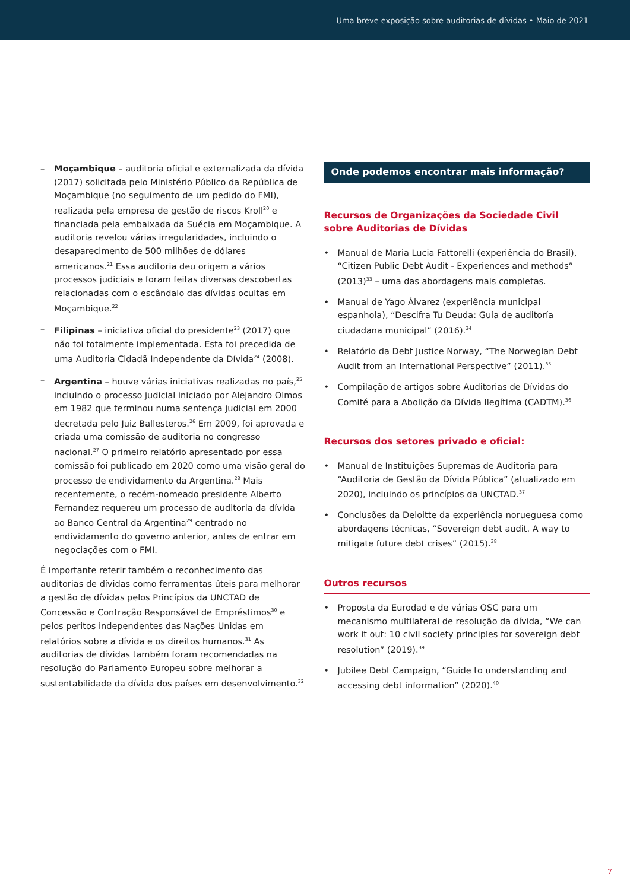Uma breve exposição sobre auditorias de dívidas • Maio de 2021
– Moçambique – auditoria oficial e externalizada da dívida (2017) solicitada pelo Ministério Público da República de Moçambique (no seguimento de um pedido do FMI), realizada pela empresa de gestão de riscos Kroll<sup>20</sup> e financiada pela embaixada da Suécia em Moçambique. A auditoria revelou várias irregularidades, incluindo o desaparecimento de 500 milhões de dólares americanos.<sup>21</sup> Essa auditoria deu origem a vários processos judiciais e foram feitas diversas descobertas relacionadas com o escândalo das dívidas ocultas em Moçambique.<sup>22</sup>
– Filipinas – iniciativa oficial do presidente<sup>23</sup> (2017) que não foi totalmente implementada. Esta foi precedida de uma Auditoria Cidadã Independente da Dívida<sup>24</sup> (2008).
– Argentina – houve várias iniciativas realizadas no país,<sup>25</sup> incluindo o processo judicial iniciado por Alejandro Olmos em 1982 que terminou numa sentença judicial em 2000 decretada pelo Juiz Ballesteros.<sup>26</sup> Em 2009, foi aprovada e criada uma comissão de auditoria no congresso nacional.<sup>27</sup> O primeiro relatório apresentado por essa comissão foi publicado em 2020 como uma visão geral do processo de endividamento da Argentina.<sup>28</sup> Mais recentemente, o recém-nomeado presidente Alberto Fernandez requereu um processo de auditoria da dívida ao Banco Central da Argentina<sup>29</sup> centrado no endividamento do governo anterior, antes de entrar em negociações com o FMI.
É importante referir também o reconhecimento das auditorias de dívidas como ferramentas úteis para melhorar a gestão de dívidas pelos Princípios da UNCTAD de Concessão e Contração Responsável de Empréstimos<sup>30</sup> e pelos peritos independentes das Nações Unidas em relatórios sobre a dívida e os direitos humanos.<sup>31</sup> As auditorias de dívidas também foram recomendadas na resolução do Parlamento Europeu sobre melhorar a sustentabilidade da dívida dos países em desenvolvimento.<sup>32</sup>
Onde podemos encontrar mais informação?
Recursos de Organizações da Sociedade Civil sobre Auditorias de Dívidas
• Manual de Maria Lucia Fattorelli (experiência do Brasil), “Citizen Public Debt Audit - Experiences and methods” (2013)<sup>33</sup> – uma das abordagens mais completas.
• Manual de Yago Álvarez (experiência municipal espanhola), “Descifra Tu Deuda: Guía de auditoría ciudadana municipal” (2016).<sup>34</sup>
• Relatório da Debt Justice Norway, “The Norwegian Debt Audit from an International Perspective” (2011).<sup>35</sup>
• Compilação de artigos sobre Auditorias de Dívidas do Comité para a Abolição da Dívida Ilegítima (CADTM).<sup>36</sup>
Recursos dos setores privado e oficial:
• Manual de Instituições Supremas de Auditoria para “Auditoria de Gestão da Dívida Pública” (atualizado em 2020), incluindo os princípios da UNCTAD.<sup>37</sup>
• Conclusões da Deloitte da experiência norueguesa como abordagens técnicas, “Sovereign debt audit. A way to mitigate future debt crises” (2015).<sup>38</sup>
Outros recursos
• Proposta da Eurodad e de várias OSC para um mecanismo multilateral de resolução da dívida, “We can work it out: 10 civil society principles for sovereign debt resolution” (2019).<sup>39</sup>
• Jubilee Debt Campaign, “Guide to understanding and accessing debt information” (2020).<sup>40</sup>
7